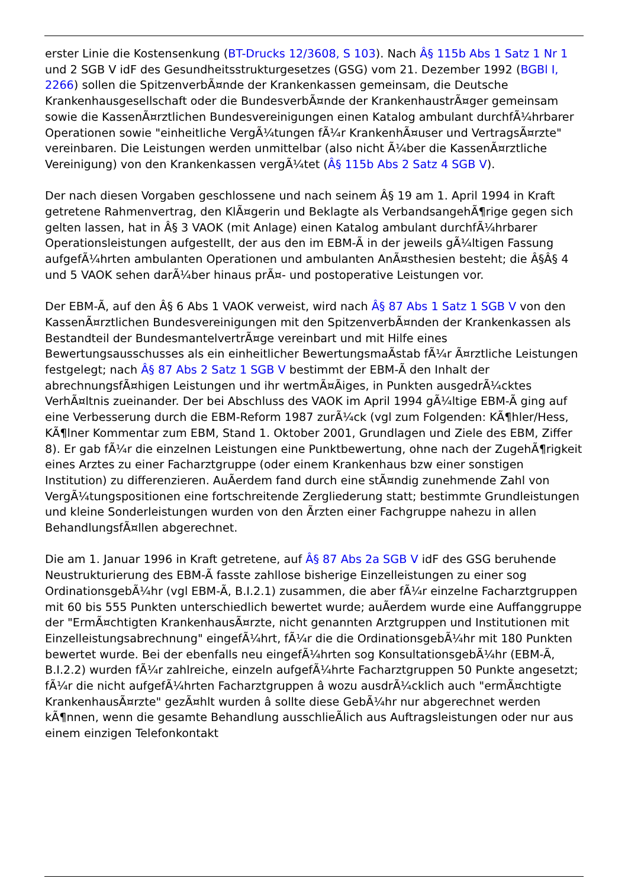erster Linie die Kostensenkung (BT-Drucks 12/3608, S 103). Nach Â§ 115b Abs 1 Satz 1 Nr 1 und 2 SGB V idF des Gesundheitsstrukturgesetzes (GSG) vom 21. Dezember 1992 (BGBl I, 2266) sollen die SpitzenverbÃ¤nde der Krankenkassen gemeinsam, die Deutsche Krankenhausgesellschaft oder die BundesverbÃ¤nde der KrankenhaustrÃ¤ger gemeinsam sowie die KassenÃ¤rztlichen Bundesvereinigungen einen Katalog ambulant durchfÃ¼hrbarer Operationen sowie "einheitliche VergÃ¼tungen fÃ¼r KrankenhÃ¤user und VertragsÃ¤rzte" vereinbaren. Die Leistungen werden unmittelbar (also nicht Ã¼ber die KassenÃ¤rztliche Vereinigung) von den Krankenkassen vergÃ¼tet (Â§ 115b Abs 2 Satz 4 SGB V).
Der nach diesen Vorgaben geschlossene und nach seinem Â§ 19 am 1. April 1994 in Kraft getretene Rahmenvertrag, den KlÃ¤gerin und Beklagte als VerbandsangehÃ¶rige gegen sich gelten lassen, hat in Â§ 3 VAOK (mit Anlage) einen Katalog ambulant durchfÃ¼hrbarer Operationsleistungen aufgestellt, der aus den im EBM-Ã in der jeweils gÃ¼ltigen Fassung aufgefÃ¼hrten ambulanten Operationen und ambulanten AnÃ¤sthesien besteht; die Â§Â§ 4 und 5 VAOK sehen darÃ¼ber hinaus prÃ¤- und postoperative Leistungen vor.
Der EBM-Ã, auf den Â§ 6 Abs 1 VAOK verweist, wird nach Â§ 87 Abs 1 Satz 1 SGB V von den KassenÃ¤rztlichen Bundesvereinigungen mit den SpitzenverbÃ¤nden der Krankenkassen als Bestandteil der BundesmantelvertrÃ¤ge vereinbart und mit Hilfe eines Bewertungsausschusses als ein einheitlicher BewertungsmaÃstab fÃ¼r Ã¤rztliche Leistungen festgelegt; nach Â§ 87 Abs 2 Satz 1 SGB V bestimmt der EBM-Ã den Inhalt der abrechnungsfÃ¤higen Leistungen und ihr wertmÃ¤Ãiges, in Punkten ausgedrÃ¼cktes VerhÃ¤ltnis zueinander. Der bei Abschluss des VAOK im April 1994 gÃ¼ltige EBM-Ã ging auf eine Verbesserung durch die EBM-Reform 1987 zurÃ¼ck (vgl zum Folgenden: KÃ¶hler/Hess, KÃ¶lner Kommentar zum EBM, Stand 1. Oktober 2001, Grundlagen und Ziele des EBM, Ziffer 8). Er gab fÃ¼r die einzelnen Leistungen eine Punktbewertung, ohne nach der ZugehÃ¶rigkeit eines Arztes zu einer Facharztgruppe (oder einem Krankenhaus bzw einer sonstigen Institution) zu differenzieren. AuÃerdem fand durch eine stÃ¤ndig zunehmende Zahl von VergÃ¼tungspositionen eine fortschreitende Zergliederung statt; bestimmte Grundleistungen und kleine Sonderleistungen wurden von den Ãrzten einer Fachgruppe nahezu in allen BehandlungsfÃ¤llen abgerechnet.
Die am 1. Januar 1996 in Kraft getretene, auf Â§ 87 Abs 2a SGB V idF des GSG beruhende Neustrukturierung des EBM-Ã fasste zahllose bisherige Einzelleistungen zu einer sog OrdinationsgebÃ¼hr (vgl EBM-Ã, B.I.2.1) zusammen, die aber fÃ¼r einzelne Facharztgruppen mit 60 bis 555 Punkten unterschiedlich bewertet wurde; auÃerdem wurde eine Auffanggruppe der "ErmÃ¤chtigten KrankenhausÃ¤rzte, nicht genannten Arztgruppen und Institutionen mit Einzelleistungsabrechnung" eingefÃ¼hrt, fÃ¼r die die OrdinationsgebÃ¼hr mit 180 Punkten bewertet wurde. Bei der ebenfalls neu eingefÃ¼hrten sog KonsultationsgebÃ¼hr (EBM-Ã, B.I.2.2) wurden fÃ¼r zahlreiche, einzeln aufgefÃ¼hrte Facharztgruppen 50 Punkte angesetzt; fÃ¼r die nicht aufgefÃ¼hrten Facharztgruppen â wozu ausdrÃ¼cklich auch "ermÃ¤chtigte KrankenhausÃ¤rzte" gezÃ¤hlt wurden â sollte diese GebÃ¼hr nur abgerechnet werden kÃ¶nnen, wenn die gesamte Behandlung ausschlieÃlich aus Auftragsleistungen oder nur aus einem einzigen Telefonkontakt